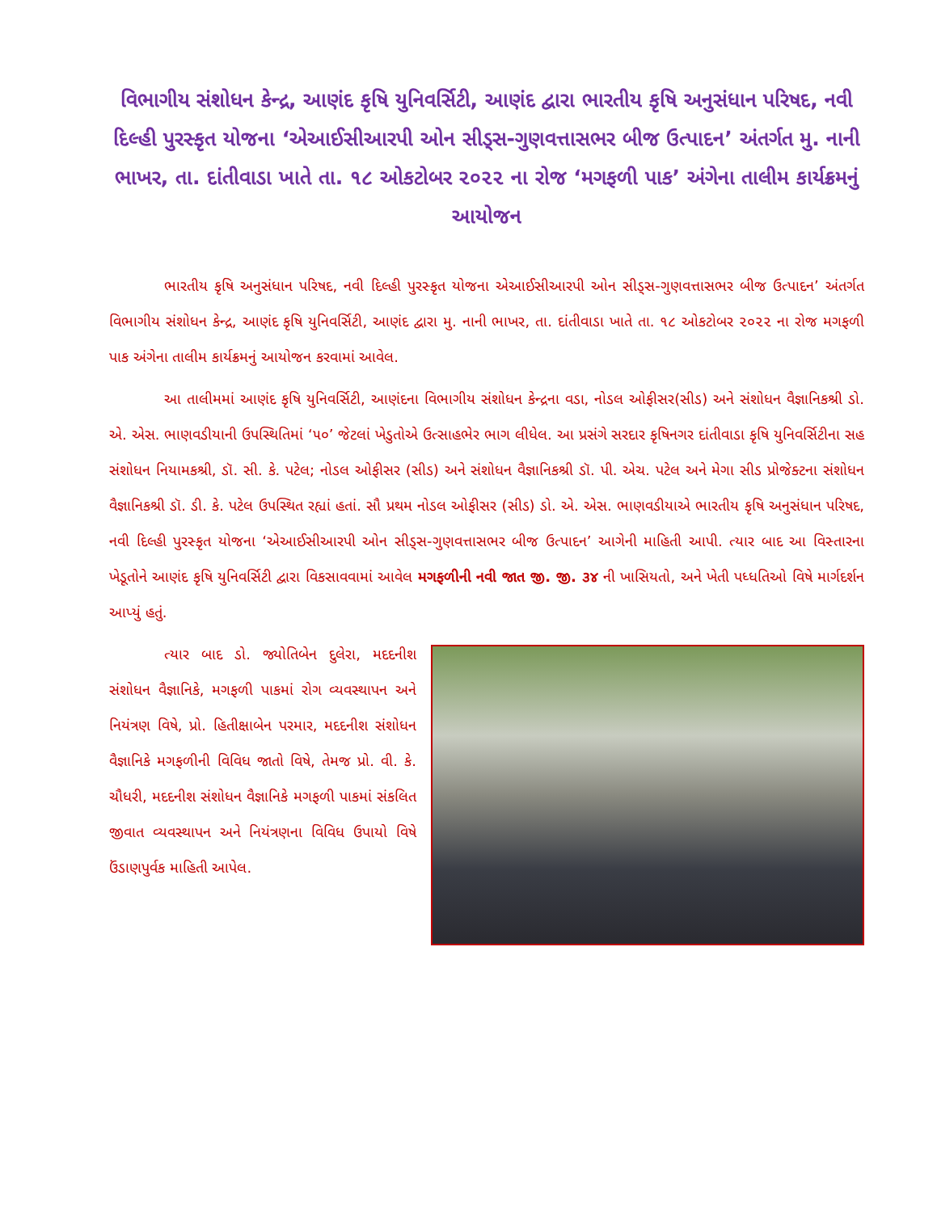વિભાગીય સંશોધન કેન્દ્ર, આણંદ કૃષિ યુનિવર્સિટી, આણંદ દ્વારા ભારતીય કૃષિ અનુસંધાન પરિષદ, નવી દિલ્હી પુરસ્કૃત યોજના ‘એઆઈસીઆરપી ઓન સીડ્સ-ગુણવત્તાસભર બીજ ઉત્પાદન’ અંતર્ગત મુ. નાની ભાખર, તા. દાંતીવાડા ખાતે તા. ૧૮ ઓકટોબર ૨૦૨૨ ના રોજ ‘મગફળી પાક’ અંગેના તાલીમ કાર્યક્રમનું આયોજન
ભારતીય કૃષિ અનુસંધાન પરિષદ, નવી દિલ્હી પુરસ્કૃત યોજના એઆઈસીઆરપી ઓન સીડ્સ-ગુણવત્તાસભર બીજ ઉત્પાદન’ અંતર્ગત વિભાગીય સંશોધન કેન્દ્ર, આણંદ કૃષિ યુનિવર્સિટી, આણંદ દ્વારા મુ. નાની ભાખર, તા. દાંતીવાડા ખાતે તા. ૧૮ ઓકટોબર ૨૦૨૨ ના રોજ મગફળી પાક અંગેના તાલીમ કાર્યક્રમનું આયોજન કરવામાં આવેલ.
આ તાલીમમાં આણંદ કૃષિ યુનિવર્સિટી, આણંદના વિભાગીય સંશોધન કેન્દ્રના વડા, નોડલ ઓફીસર(સીડ) અને સંશોધન વૈજ્ઞાનિકશ્રી ડો. એ. એસ. ભાણવડીયાની ઉપસ્થિતિમાં ‘૫૦’ જેટલાં ખેડુતોએ ઉત્સાહભેર ભાગ લીધેલ. આ પ્રસંગે સરદાર કૃષિનગર દાંતીવાડા કૃષિ યુનિવર્સિટીના સહ સંશોધન નિયામકશ્રી, ડૉ. સી. કે. પટેલ; નોડલ ઓફીસર (સીડ) અને સંશોધન વૈજ્ઞાનિકશ્રી ડૉ. પી. એચ. પટેલ અને મેગા સીડ પ્રોજેક્ટના સંશોધન વૈજ્ઞાનિકશ્રી ડૉ. ડી. કે. પટેલ ઉપસ્થિત રહ્યાં હતાં. સૌ પ્રથમ નોડલ ઓફીસર (સીડ) ડો. એ. એસ. ભાણવડીયાએ ભારતીય કૃષિ અનુસંધાન પરિષદ, નવી દિલ્હી પુરસ્કૃત યોજના ‘એઆઈસીઆરપી ઓન સીડ્સ-ગુણવત્તાસભર બીજ ઉત્પાદન’ આગેની માહિતી આપી. ત્યાર બાદ આ વિસ્તારના ખેડૂતોને આણંદ કૃષિ યુનિવર્સિટી દ્વારા વિકસાવવામાં આવેલ મગફળીની નવી જાત જી. જી. ૩૪ ની ખાસિયતો, અને ખેતી પધ્ધતિઓ વિષે માર્ગદર્શન આપ્યું હતું.
ત્યાર બાદ ડો. જ્યોતિબેન દુલેરા, મદદનીશ સંશોધન વૈજ્ઞાનિકે, મગફળી પાકમાં રોગ વ્યવસ્થાપન અને નિયંત્રણ વિષે, પ્રો. હિતીક્ષાબેન પરમાર, મદદનીશ સંશોધન વૈજ્ઞાનિકે મગફળીની વિવિધ જાતો વિષે, તેમજ પ્રો. વી. કે. ચૌધરી, મદદનીશ સંશોધન વૈજ્ઞાનિકે મગફળી પાકમાં સંકલિત જીવાત વ્યવસ્થાપન અને નિયંત્રણના વિવિધ ઉપાયો વિષે ઉંડાણપુર્વક માહિતી આપેલ.